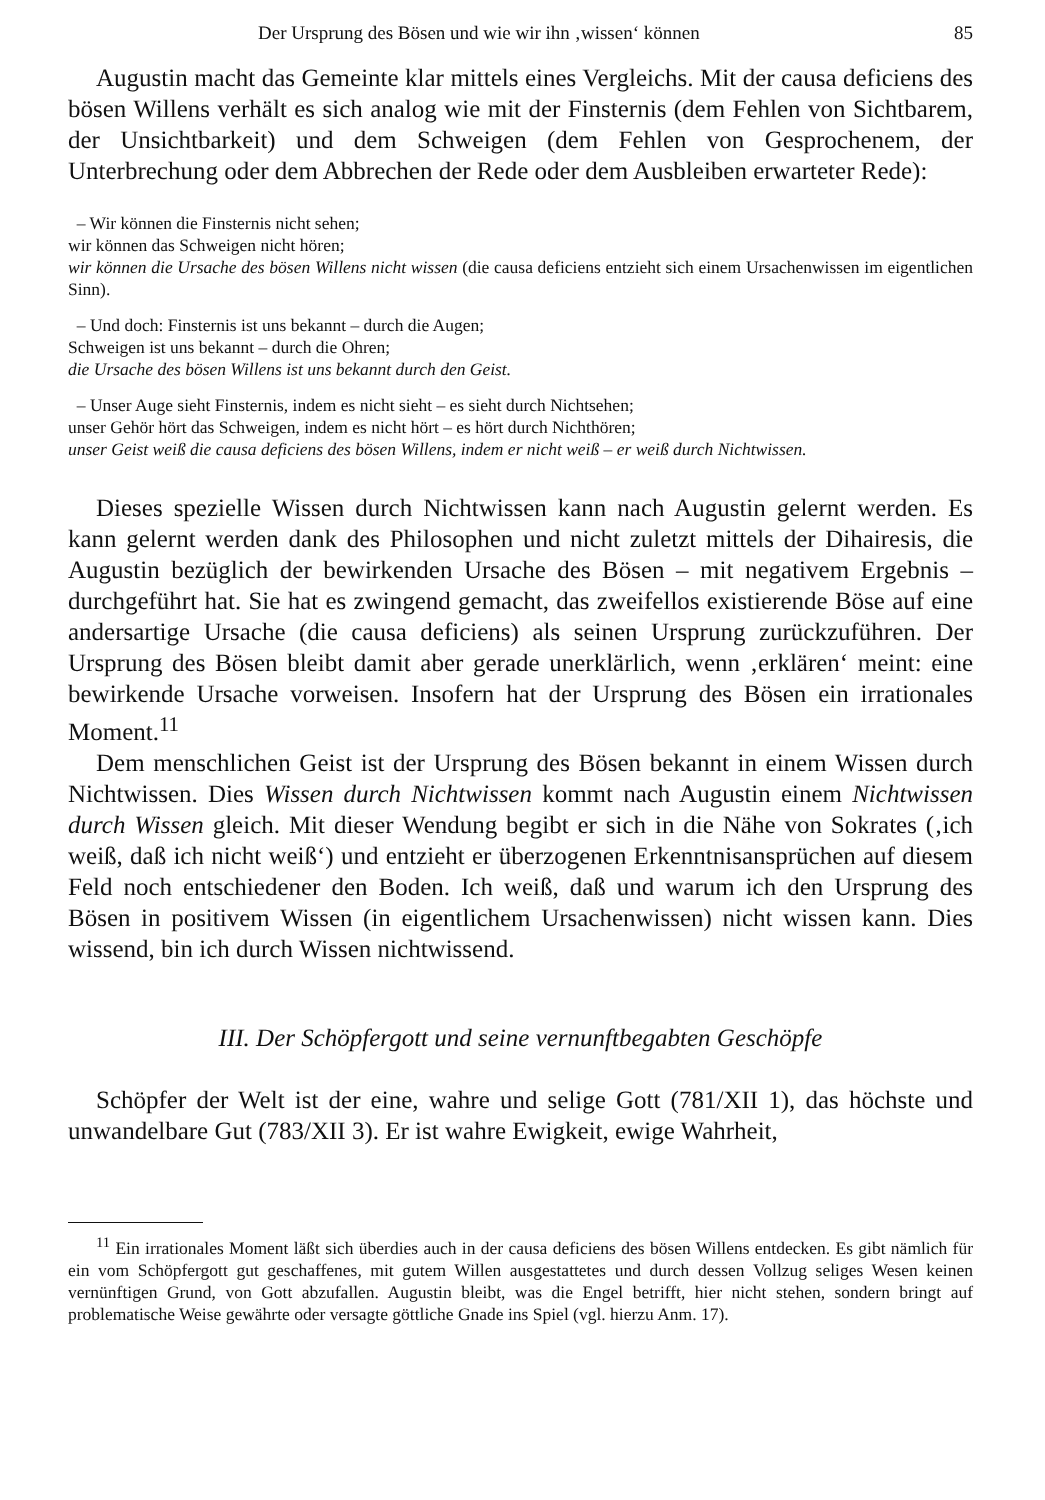Der Ursprung des Bösen und wie wir ihn ‚wissen‘ können 85
Augustin macht das Gemeinte klar mittels eines Vergleichs. Mit der causa deficiens des bösen Willens verhält es sich analog wie mit der Finsternis (dem Fehlen von Sichtbarem, der Unsichtbarkeit) und dem Schweigen (dem Fehlen von Gesprochenem, der Unterbrechung oder dem Abbrechen der Rede oder dem Ausbleiben erwarteter Rede):
– Wir können die Finsternis nicht sehen;
wir können das Schweigen nicht hören;
wir können die Ursache des bösen Willens nicht wissen (die causa deficiens entzieht sich einem Ursachenwissen im eigentlichen Sinn).
– Und doch: Finsternis ist uns bekannt – durch die Augen;
Schweigen ist uns bekannt – durch die Ohren;
die Ursache des bösen Willens ist uns bekannt durch den Geist.
– Unser Auge sieht Finsternis, indem es nicht sieht – es sieht durch Nichtsehen;
unser Gehör hört das Schweigen, indem es nicht hört – es hört durch Nichthören;
unser Geist weiß die causa deficiens des bösen Willens, indem er nicht weiß – er weiß durch Nichtwissen.
Dieses spezielle Wissen durch Nichtwissen kann nach Augustin gelernt werden. Es kann gelernt werden dank des Philosophen und nicht zuletzt mittels der Dihairesis, die Augustin bezüglich der bewirkenden Ursache des Bösen – mit negativem Ergebnis – durchgeführt hat. Sie hat es zwingend gemacht, das zweifellos existierende Böse auf eine andersartige Ursache (die causa deficiens) als seinen Ursprung zurückzuführen. Der Ursprung des Bösen bleibt damit aber gerade unerklärlich, wenn ‚erklären‘ meint: eine bewirkende Ursache vorweisen. Insofern hat der Ursprung des Bösen ein irrationales Moment.<sup>11</sup>
Dem menschlichen Geist ist der Ursprung des Bösen bekannt in einem Wissen durch Nichtwissen. Dies Wissen durch Nichtwissen kommt nach Augustin einem Nichtwissen durch Wissen gleich. Mit dieser Wendung begibt er sich in die Nähe von Sokrates (‚ich weiß, daß ich nicht weiß‘) und entzieht er überzogenen Erkenntnisansprüchen auf diesem Feld noch entschiedener den Boden. Ich weiß, daß und warum ich den Ursprung des Bösen in positivem Wissen (in eigentlichem Ursachenwissen) nicht wissen kann. Dies wissend, bin ich durch Wissen nichtwissend.
III. Der Schöpfergott und seine vernunftbegabten Geschöpfe
Schöpfer der Welt ist der eine, wahre und selige Gott (781/XII 1), das höchste und unwandelbare Gut (783/XII 3). Er ist wahre Ewigkeit, ewige Wahrheit,
<sup>11</sup> Ein irrationales Moment läßt sich überdies auch in der causa deficiens des bösen Willens entdecken. Es gibt nämlich für ein vom Schöpfergott gut geschaffenes, mit gutem Willen ausgestattetes und durch dessen Vollzug seliges Wesen keinen vernünftigen Grund, von Gott abzufallen. Augustin bleibt, was die Engel betrifft, hier nicht stehen, sondern bringt auf problematische Weise gewährte oder versagte göttliche Gnade ins Spiel (vgl. hierzu Anm. 17).